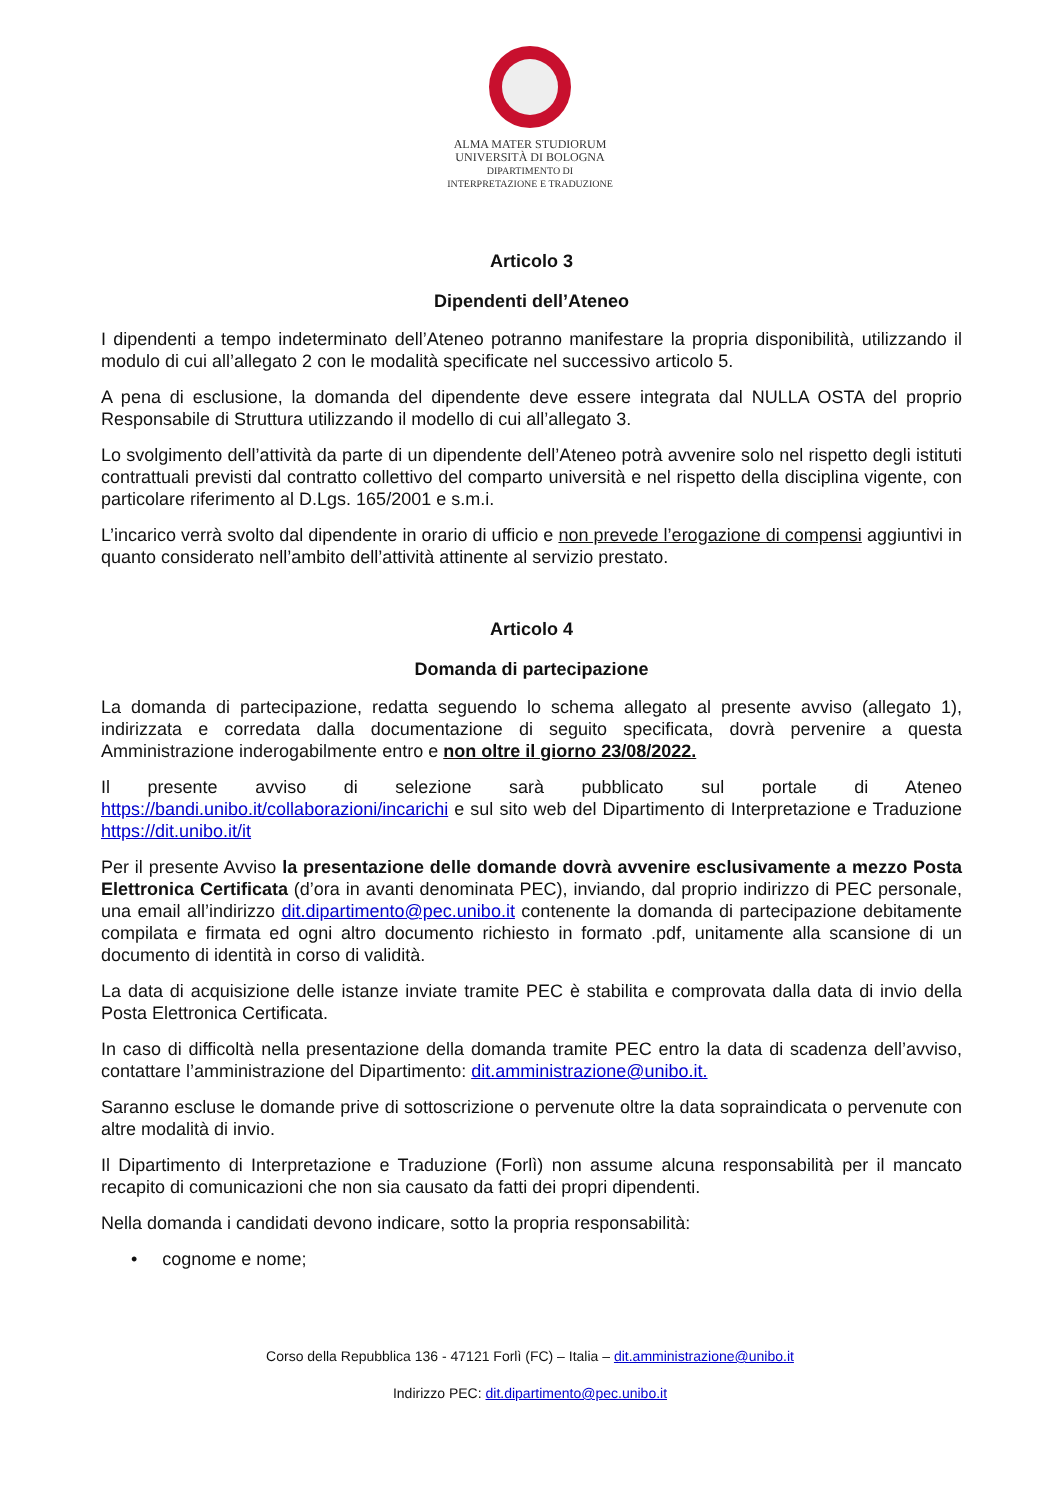ALMA MATER STUDIORUM
UNIVERSITÀ DI BOLOGNA
DIPARTIMENTO DI
INTERPRETAZIONE E TRADUZIONE
Articolo 3
Dipendenti dell’Ateneo
I dipendenti a tempo indeterminato dell’Ateneo potranno manifestare la propria disponibilità, utilizzando il modulo di cui all’allegato 2 con le modalità specificate nel successivo articolo 5.
A pena di esclusione, la domanda del dipendente deve essere integrata dal NULLA OSTA del proprio Responsabile di Struttura utilizzando il modello di cui all’allegato 3.
Lo svolgimento dell’attività da parte di un dipendente dell’Ateneo potrà avvenire solo nel rispetto degli istituti contrattuali previsti dal contratto collettivo del comparto università e nel rispetto della disciplina vigente, con particolare riferimento al D.Lgs. 165/2001 e s.m.i.
L’incarico verrà svolto dal dipendente in orario di ufficio e non prevede l’erogazione di compensi aggiuntivi in quanto considerato nell’ambito dell’attività attinente al servizio prestato.
Articolo 4
Domanda di partecipazione
La domanda di partecipazione, redatta seguendo lo schema allegato al presente avviso (allegato 1), indirizzata e corredata dalla documentazione di seguito specificata, dovrà pervenire a questa Amministrazione inderogabilmente entro e non oltre il giorno 23/08/2022.
Il presente avviso di selezione sarà pubblicato sul portale di Ateneo https://bandi.unibo.it/collaborazioni/incarichi e sul sito web del Dipartimento di Interpretazione e Traduzione https://dit.unibo.it/it
Per il presente Avviso la presentazione delle domande dovrà avvenire esclusivamente a mezzo Posta Elettronica Certificata (d’ora in avanti denominata PEC), inviando, dal proprio indirizzo di PEC personale, una email all’indirizzo dit.dipartimento@pec.unibo.it contenente la domanda di partecipazione debitamente compilata e firmata ed ogni altro documento richiesto in formato .pdf, unitamente alla scansione di un documento di identità in corso di validità.
La data di acquisizione delle istanze inviate tramite PEC è stabilita e comprovata dalla data di invio della Posta Elettronica Certificata.
In caso di difficoltà nella presentazione della domanda tramite PEC entro la data di scadenza dell’avviso, contattare l’amministrazione del Dipartimento: dit.amministrazione@unibo.it.
Saranno escluse le domande prive di sottoscrizione o pervenute oltre la data sopraindicata o pervenute con altre modalità di invio.
Il Dipartimento di Interpretazione e Traduzione (Forlì) non assume alcuna responsabilità per il mancato recapito di comunicazioni che non sia causato da fatti dei propri dipendenti.
Nella domanda i candidati devono indicare, sotto la propria responsabilità:
• cognome e nome;
Corso della Repubblica 136 - 47121 Forlì (FC) – Italia – dit.amministrazione@unibo.it
Indirizzo PEC: dit.dipartimento@pec.unibo.it